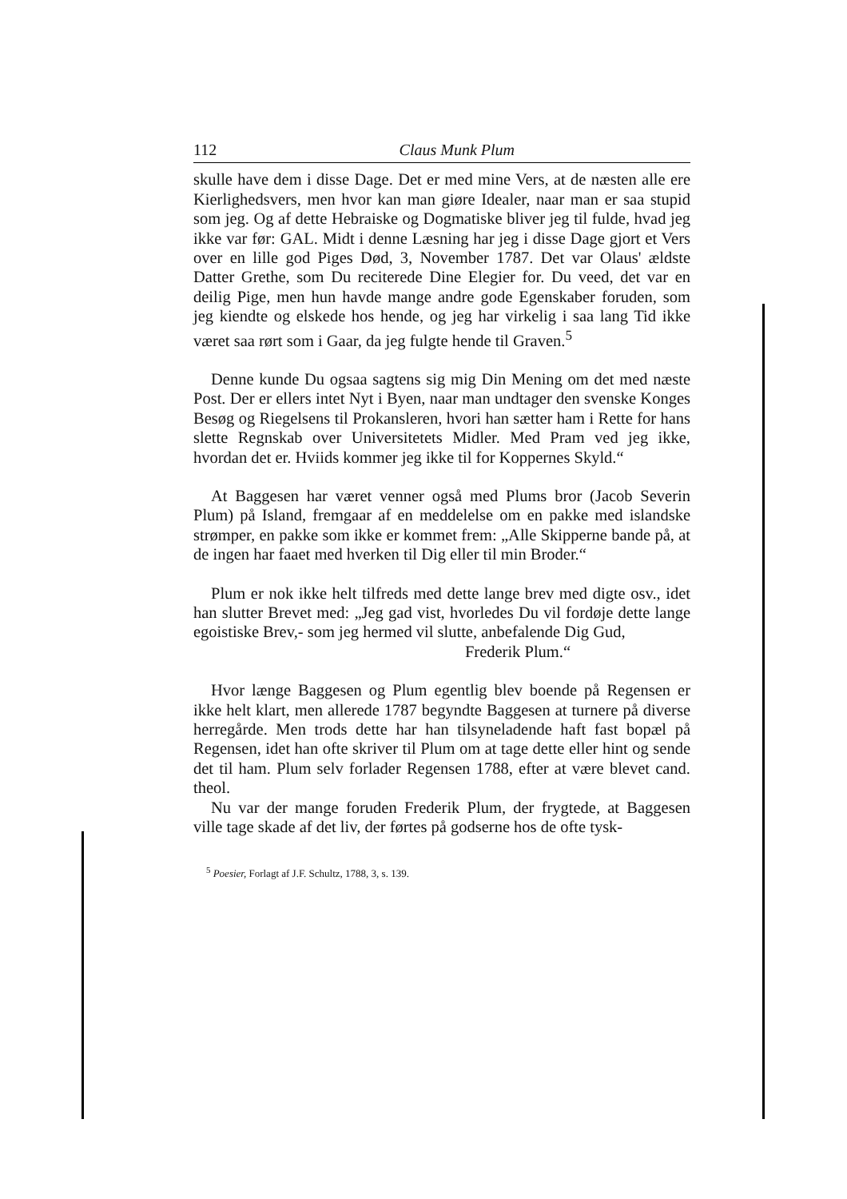112 Claus Munk Plum
skulle have dem i disse Dage. Det er med mine Vers, at de næsten alle ere Kierlighedsvers, men hvor kan man giøre Idealer, naar man er saa stupid som jeg. Og af dette Hebraiske og Dogmatiske bliver jeg til fulde, hvad jeg ikke var før: GAL. Midt i denne Læsning har jeg i disse Dage gjort et Vers over en lille god Piges Død, 3, November 1787. Det var Olaus' ældste Datter Grethe, som Du reciterede Dine Elegier for. Du veed, det var en deilig Pige, men hun havde mange andre gode Egenskaber foruden, som jeg kiendte og elskede hos hende, og jeg har virkelig i saa lang Tid ikke været saa rørt som i Gaar, da jeg fulgte hende til Graven.<sup>5</sup>
Denne kunde Du ogsaa sagtens sig mig Din Mening om det med næste Post. Der er ellers intet Nyt i Byen, naar man undtager den svenske Konges Besøg og Riegelsens til Prokansleren, hvori han sætter ham i Rette for hans slette Regnskab over Universitetets Midler. Med Pram ved jeg ikke, hvordan det er. Hviids kommer jeg ikke til for Koppernes Skyld.“
At Baggesen har været venner også med Plums bror (Jacob Severin Plum) på Island, fremgaar af en meddelelse om en pakke med islandske strømper, en pakke som ikke er kommet frem: „Alle Skipperne bande på, at de ingen har faaet med hverken til Dig eller til min Broder.“
Plum er nok ikke helt tilfreds med dette lange brev med digte osv., idet han slutter Brevet med: „Jeg gad vist, hvorledes Du vil fordøje dette lange egoistiske Brev,- som jeg hermed vil slutte, anbefalende Dig Gud,
Frederik Plum.“
Hvor længe Baggesen og Plum egentlig blev boende på Regensen er ikke helt klart, men allerede 1787 begyndte Baggesen at turnere på diverse herregårde. Men trods dette har han tilsyneladende haft fast bopæl på Regensen, idet han ofte skriver til Plum om at tage dette eller hint og sende det til ham. Plum selv forlader Regensen 1788, efter at være blevet cand. theol.
Nu var der mange foruden Frederik Plum, der frygtede, at Baggesen ville tage skade af det liv, der førtes på godserne hos de ofte tysk-
<sup>5</sup> Poesier, Forlagt af J.F. Schultz, 1788, 3, s. 139.